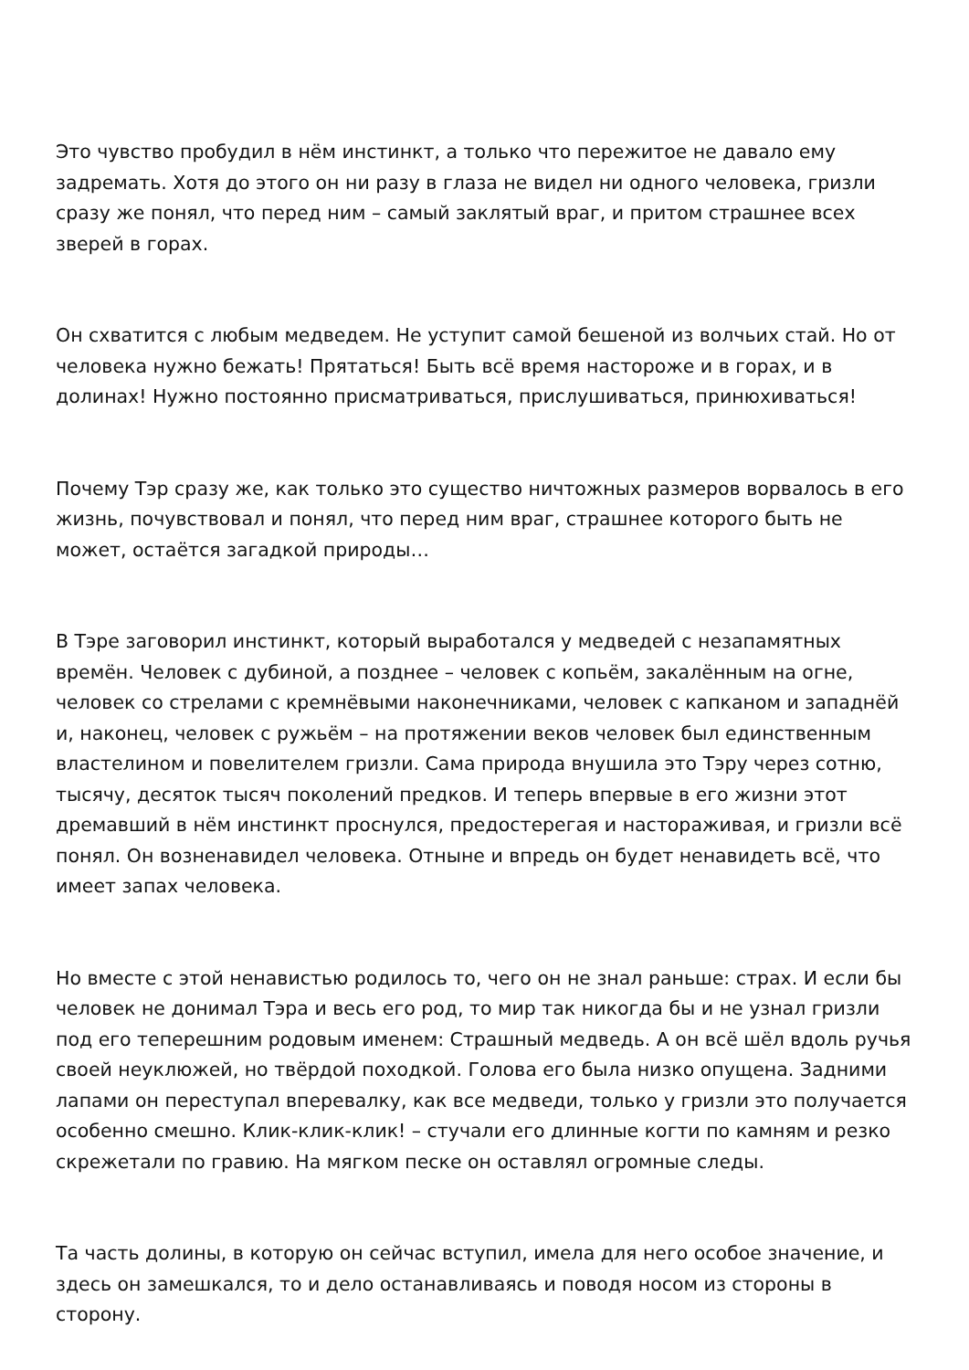Это чувство пробудил в нём инстинкт, а только что пережитое не давало ему задремать. Хотя до этого он ни разу в глаза не видел ни одного человека, гризли сразу же понял, что перед ним – самый заклятый враг, и притом страшнее всех зверей в горах.
Он схватится с любым медведем. Не уступит самой бешеной из волчьих стай. Но от человека нужно бежать! Прятаться! Быть всё время настороже и в горах, и в долинах! Нужно постоянно присматриваться, прислушиваться, принюхиваться!
Почему Тэр сразу же, как только это существо ничтожных размеров ворвалось в его жизнь, почувствовал и понял, что перед ним враг, страшнее которого быть не может, остаётся загадкой природы…
В Тэре заговорил инстинкт, который выработался у медведей с незапамятных времён. Человек с дубиной, а позднее – человек с копьём, закалённым на огне, человек со стрелами с кремнёвыми наконечниками, человек с капканом и западнёй и, наконец, человек с ружьём – на протяжении веков человек был единственным властелином и повелителем гризли. Сама природа внушила это Тэру через сотню, тысячу, десяток тысяч поколений предков. И теперь впервые в его жизни этот дремавший в нём инстинкт проснулся, предостерегая и настораживая, и гризли всё понял. Он возненавидел человека. Отныне и впредь он будет ненавидеть всё, что имеет запах человека.
Но вместе с этой ненавистью родилось то, чего он не знал раньше: страх. И если бы человек не донимал Тэра и весь его род, то мир так никогда бы и не узнал гризли под его теперешним родовым именем: Страшный медведь. А он всё шёл вдоль ручья своей неуклюжей, но твёрдой походкой. Голова его была низко опущена. Задними лапами он переступал вперевалку, как все медведи, только у гризли это получается особенно смешно. Клик-клик-клик! – стучали его длинные когти по камням и резко скрежетали по гравию. На мягком песке он оставлял огромные следы.
Та часть долины, в которую он сейчас вступил, имела для него особое значение, и здесь он замешкался, то и дело останавливаясь и поводя носом из стороны в сторону.